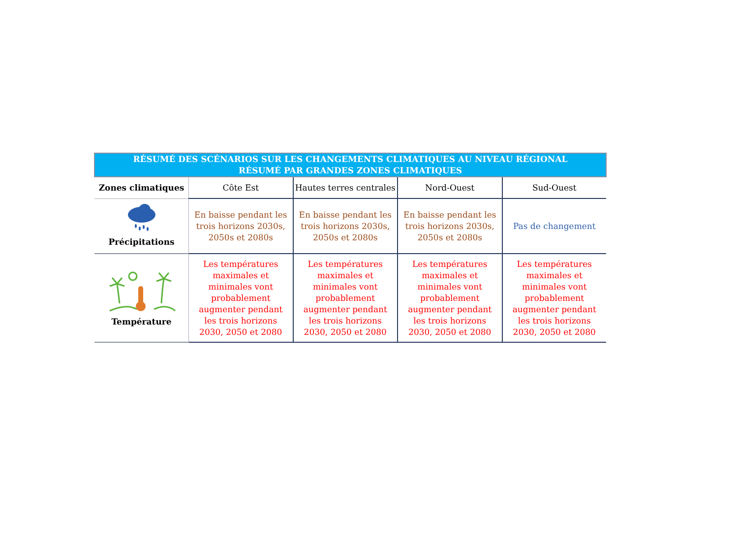| RÉSUMÉ DES SCÉNARIOS SUR LES CHANGEMENTS CLIMATIQUES AU NIVEAU RÉGIONAL RÉSUMÉ PAR GRANDES ZONES CLIMATIQUES | | | | |
| --- | --- | --- | --- | --- |
| Zones climatiques | Côte Est | Hautes terres centrales | Nord-Ouest | Sud-Ouest |
| Précipitations | En baisse pendant les trois horizons 2030s, 2050s et 2080s | En baisse pendant les trois horizons 2030s, 2050s et 2080s | En baisse pendant les trois horizons 2030s, 2050s et 2080s | Pas de changement |
| Température | Les températures maximales et minimales vont probablement augmenter pendant les trois horizons 2030, 2050 et 2080 | Les températures maximales et minimales vont probablement augmenter pendant les trois horizons 2030, 2050 et 2080 | Les températures maximales et minimales vont probablement augmenter pendant les trois horizons 2030, 2050 et 2080 | Les températures maximales et minimales vont probablement augmenter pendant les trois horizons 2030, 2050 et 2080 |